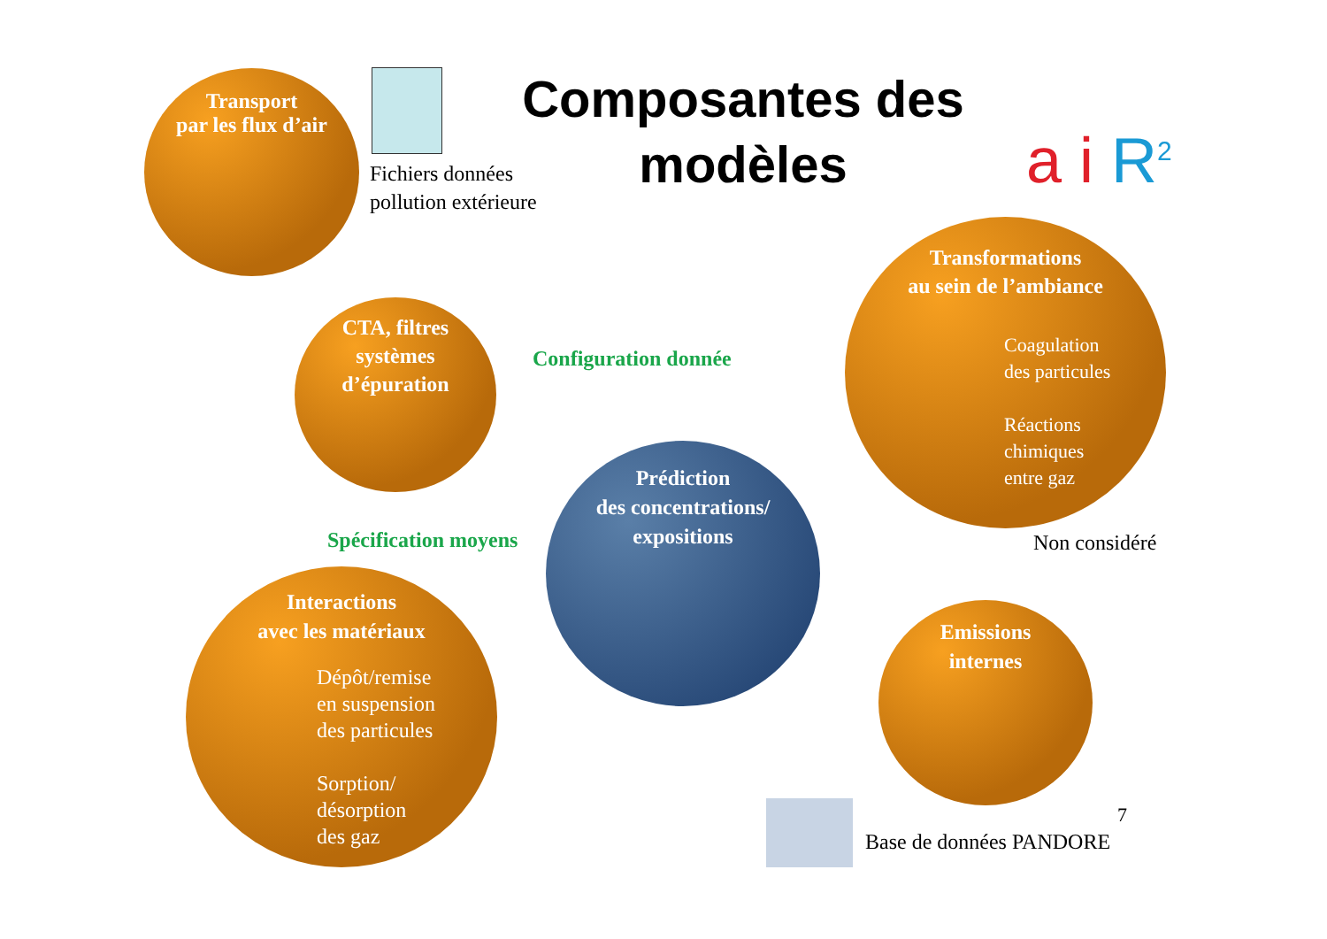Transport
par les flux d’air
Fichiers données
pollution extérieure
Composantes des modèles
a i R<sup>2</sup>
CTA, filtres
systèmes
d’épuration
Configuration donnée
Transformations
au sein de l’ambiance
Coagulation
des particules
Réactions
chimiques
entre gaz
Non considéré
Spécification moyens
Prédiction
des concentrations/
expositions
Interactions
avec les matériaux
Dépôt/remise
en suspension
des particules
Sorption/
désorption
des gaz
Emissions
internes
7
Base de données PANDORE